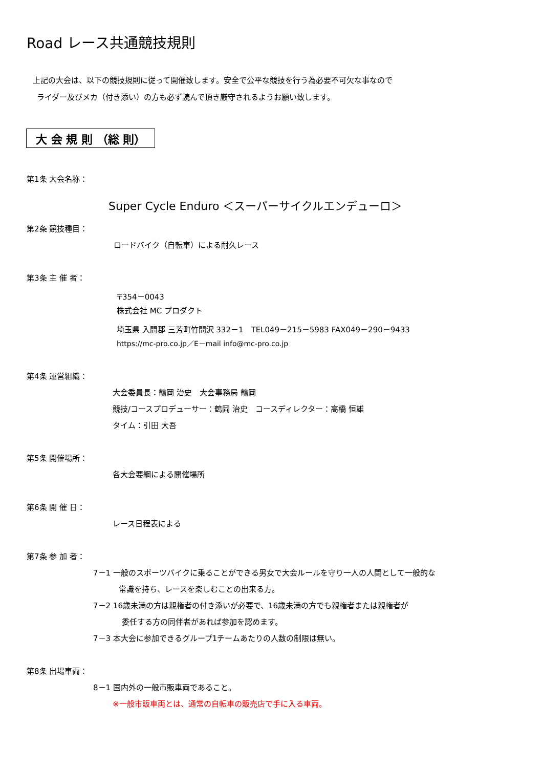Road レース共通競技規則
上記の大会は、以下の競技規則に従って開催致します。安全で公平な競技を行う為必要不可欠な事なので
ライダー及びメカ（付き添い）の方も必ず読んで頂き厳守されるようお願い致します。
大 会 規 則 （総 則）
第1条 大会名称：
Super Cycle Enduro ＜スーパーサイクルエンデューロ＞
第2条 競技種目：
ロードバイク（自転車）による耐久レース
第3条 主 催 者：
〒354－0043
株式会社 MC プロダクト
埼玉県 入間郡 三芳町竹間沢 332－1　TEL049－215－5983 FAX049－290－9433
https://mc-pro.co.jp／E－mail info@mc-pro.co.jp
第4条 運営組織：
大会委員長：鶴岡 治史　大会事務局 鶴岡
競技/コースプロデューサー：鶴岡 治史　コースディレクター：高橋 恒雄
タイム：引田 大吾
第5条 開催場所：
各大会要綱による開催場所
第6条 開 催 日：
レース日程表による
第7条 参 加 者：
7－1 一般のスポーツバイクに乗ることができる男女で大会ルールを守り一人の人間として一般的な
常識を持ち、レースを楽しむことの出来る方。
7－2 16歳未満の方は親権者の付き添いが必要で、16歳未満の方でも親権者または親権者が
委任する方の同伴者があれば参加を認めます。
7－3 本大会に参加できるグループ1チームあたりの人数の制限は無い。
第8条 出場車両：
8－1 国内外の一般市販車両であること。
※一般市販車両とは、通常の自転車の販売店で手に入る車両。